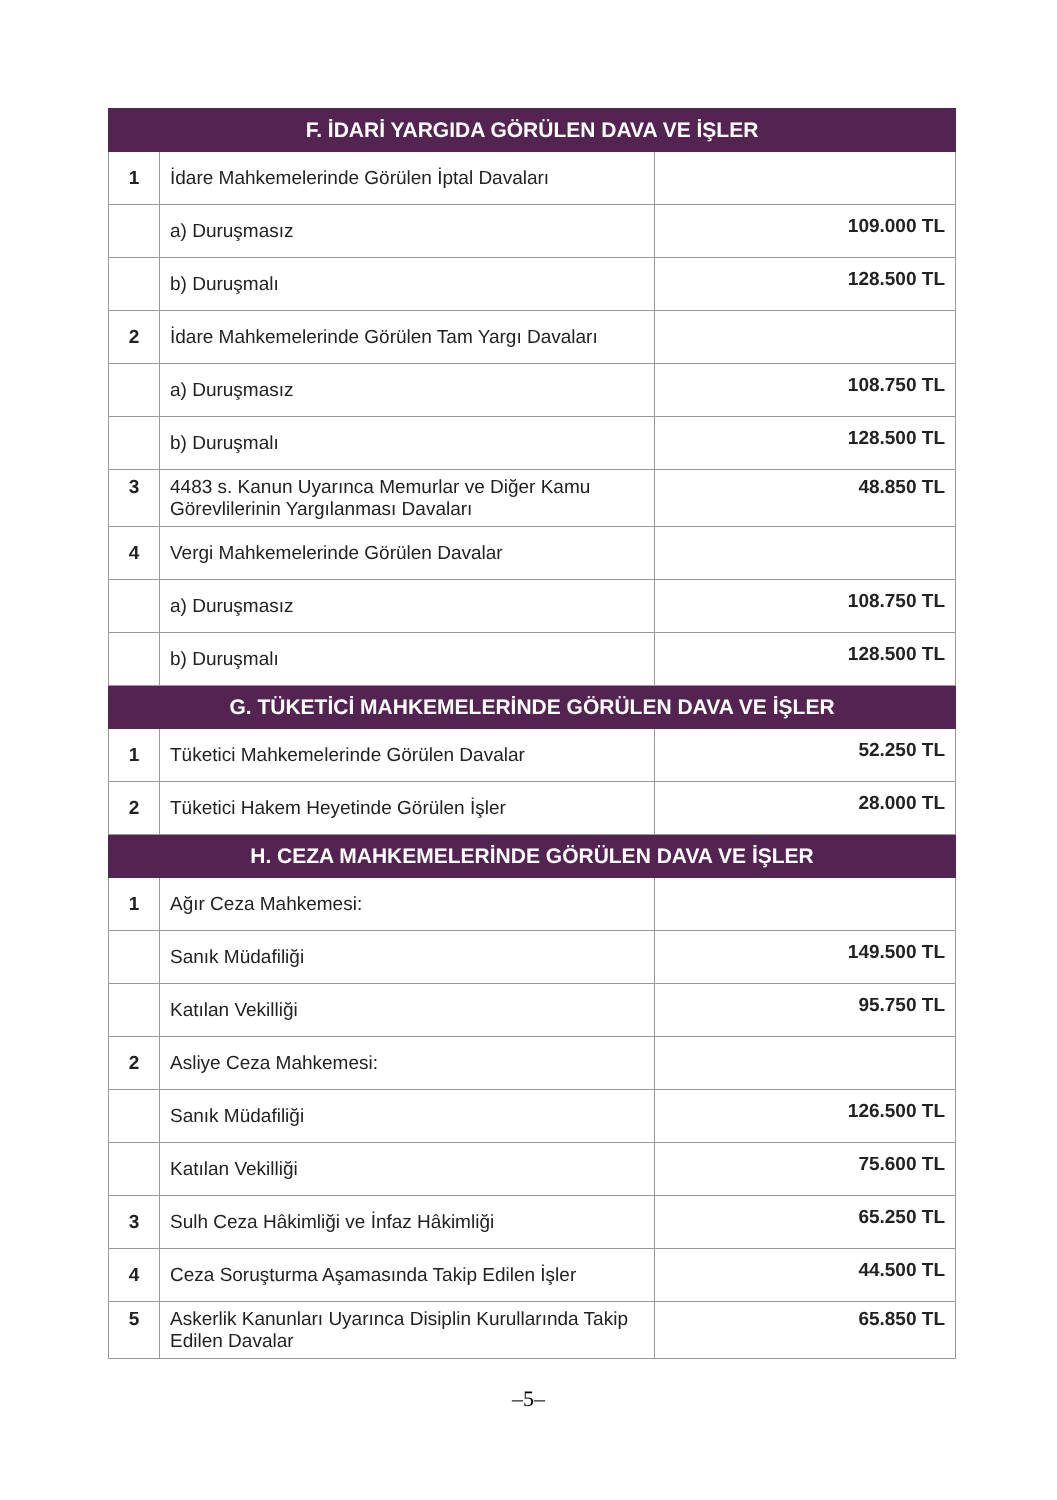| F. İDARİ YARGIDA GÖRÜLEN DAVA VE İŞLER | | |
| --- | --- | --- |
| 1 | İdare Mahkemelerinde Görülen İptal Davaları | |
| | a) Duruşmasız | 109.000 TL |
| | b) Duruşmalı | 128.500 TL |
| 2 | İdare Mahkemelerinde Görülen Tam Yargı Davaları | |
| | a) Duruşmasız | 108.750 TL |
| | b) Duruşmalı | 128.500 TL |
| 3 | 4483 s. Kanun Uyarınca Memurlar ve Diğer Kamu Görevlilerinin Yargılanması Davaları | 48.850 TL |
| 4 | Vergi Mahkemelerinde Görülen Davalar | |
| | a) Duruşmasız | 108.750 TL |
| | b) Duruşmalı | 128.500 TL |
| G. TÜKETİCİ MAHKEMELERİNDE GÖRÜLEN DAVA VE İŞLER | | |
| 1 | Tüketici Mahkemelerinde Görülen Davalar | 52.250 TL |
| 2 | Tüketici Hakem Heyetinde Görülen İşler | 28.000 TL |
| H. CEZA MAHKEMELERİNDE GÖRÜLEN DAVA VE İŞLER | | |
| 1 | Ağır Ceza Mahkemesi: | |
| | Sanık Müdafiliği | 149.500 TL |
| | Katılan Vekilliği | 95.750 TL |
| 2 | Asliye Ceza Mahkemesi: | |
| | Sanık Müdafiliği | 126.500 TL |
| | Katılan Vekilliği | 75.600 TL |
| 3 | Sulh Ceza Hâkimliği ve İnfaz Hâkimliği | 65.250 TL |
| 4 | Ceza Soruşturma Aşamasında Takip Edilen İşler | 44.500 TL |
| 5 | Askerlik Kanunları Uyarınca Disiplin Kurullarında Takip Edilen Davalar | 65.850 TL |
–5–